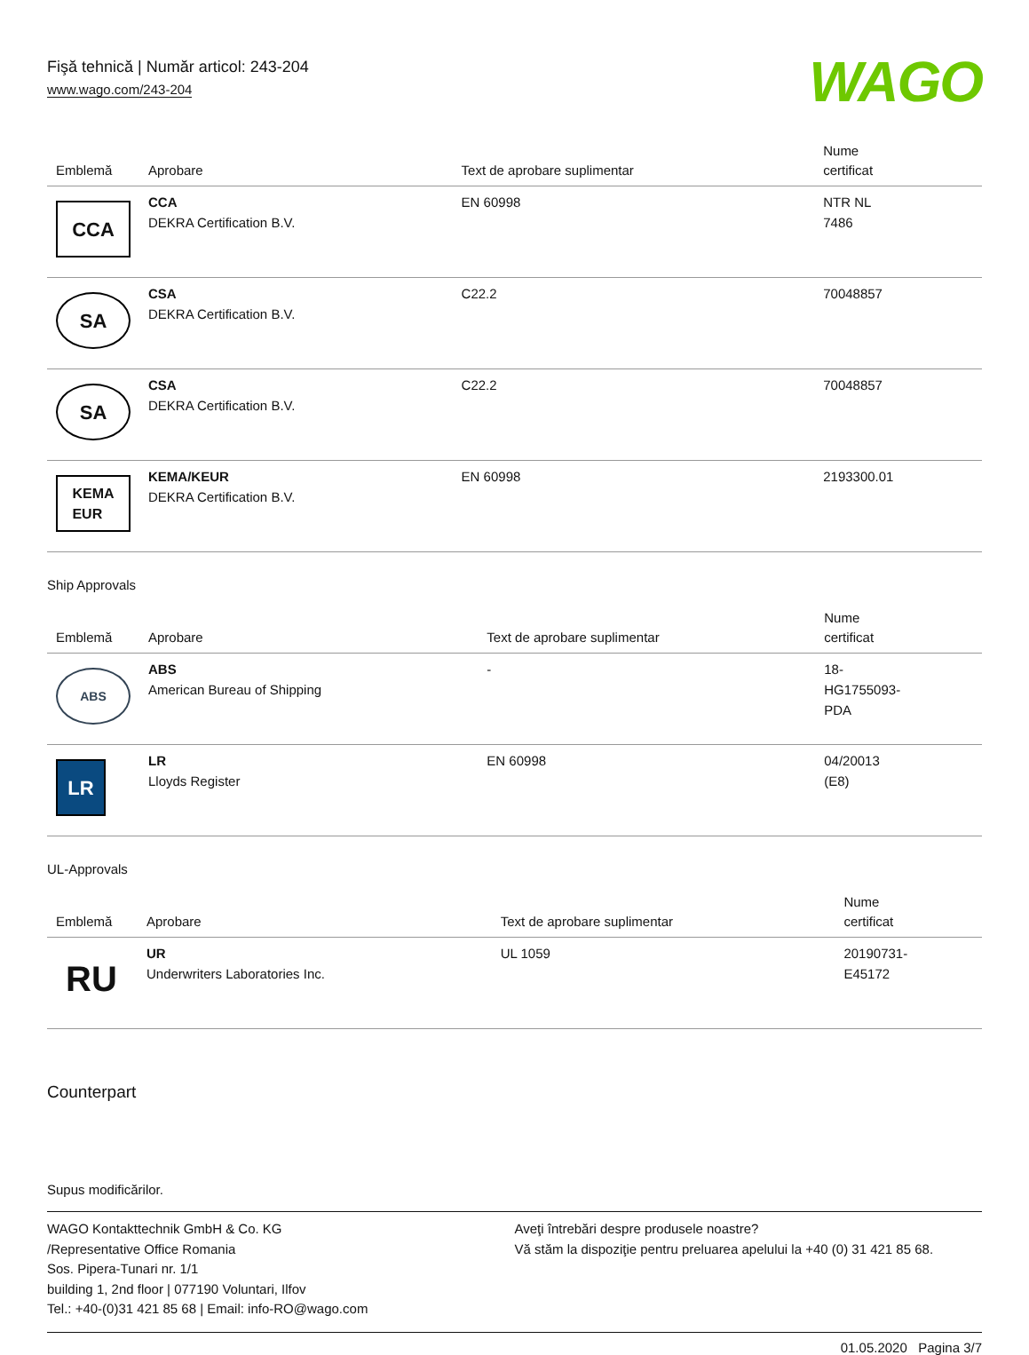Fişă tehnică | Număr articol: 243-204
www.wago.com/243-204
WAGO
| Emblemă | Aprobare | Text de aprobare suplimentar | Nume certificat |
| --- | --- | --- | --- |
| CCA | CCA DEKRA Certification B.V. | EN 60998 | NTR NL 7486 |
| SA | CSA DEKRA Certification B.V. | C22.2 | 70048857 |
| SA | CSA DEKRA Certification B.V. | C22.2 | 70048857 |
| KEMA EUR | KEMA/KEUR DEKRA Certification B.V. | EN 60998 | 2193300.01 |
Ship Approvals
| Emblemă | Aprobare | Text de aprobare suplimentar | Nume certificat |
| --- | --- | --- | --- |
| ABS | ABS American Bureau of Shipping | - | 18- HG1755093- PDA |
| LR | LR Lloyds Register | EN 60998 | 04/20013 (E8) |
UL-Approvals
| Emblemă | Aprobare | Text de aprobare suplimentar | Nume certificat |
| --- | --- | --- | --- |
| RU | UR Underwriters Laboratories Inc. | UL 1059 | 20190731- E45172 |
Counterpart
Supus modificărilor.
WAGO Kontakttechnik GmbH & Co. KG
/Representative Office Romania
Sos. Pipera-Tunari nr. 1/1
building 1, 2nd floor | 077190 Voluntari, Ilfov
Tel.: +40-(0)31 421 85 68 | Email: info-RO@wago.com
Aveţi întrebări despre produsele noastre?
Vă stăm la dispoziţie pentru preluarea apelului la +40 (0) 31 421 85 68.
01.05.2020 Pagina 3/7